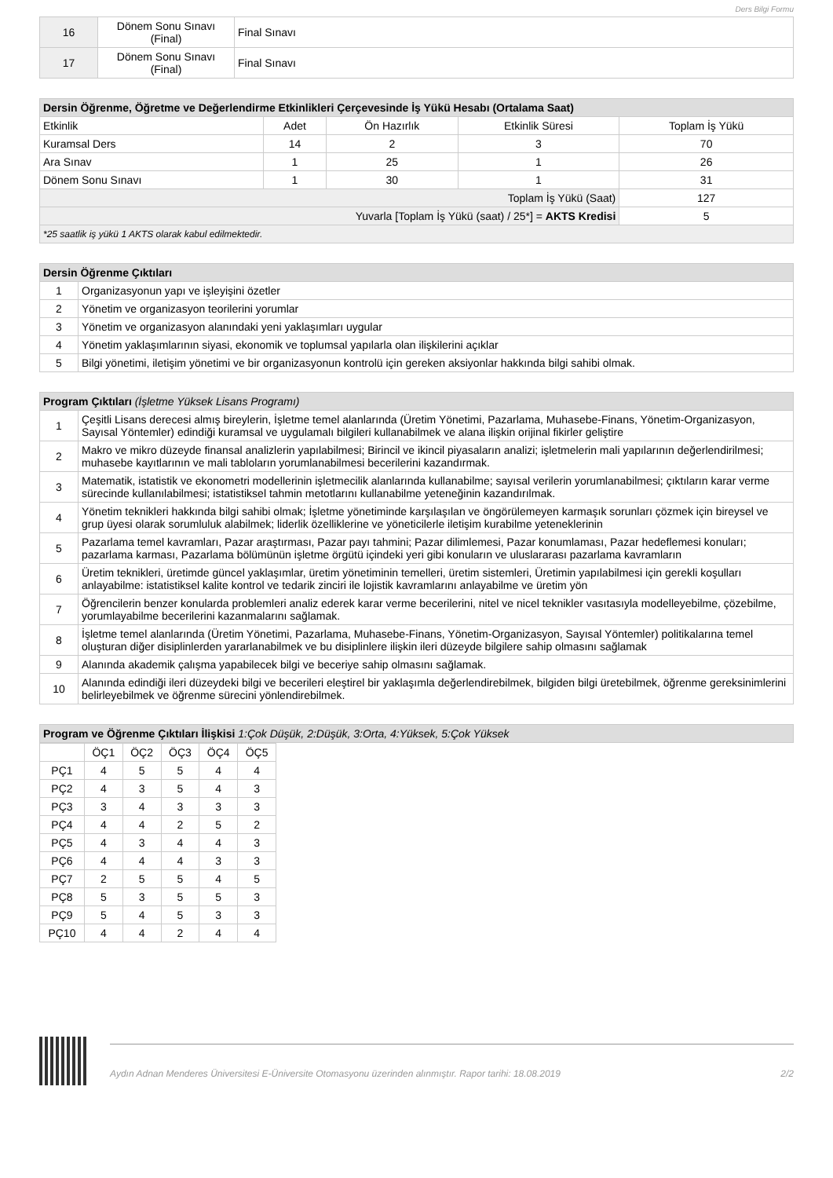Ders Bilgi Formu
| 16 | Dönem Sonu Sınavı (Final) | Final Sınavı |
| 17 | Dönem Sonu Sınavı (Final) | Final Sınavı |
| Dersin Öğrenme, Öğretme ve Değerlendirme Etkinlikleri Çerçevesinde İş Yükü Hesabı (Ortalama Saat) | | | | |
| --- | --- | --- | --- | --- |
| Etkinlik | Adet | Ön Hazırlık | Etkinlik Süresi | Toplam İş Yükü |
| Kuramsal Ders | 14 | 2 | 3 | 70 |
| Ara Sınav | 1 | 25 | 1 | 26 |
| Dönem Sonu Sınavı | 1 | 30 | 1 | 31 |
| Toplam İş Yükü (Saat) | | | | 127 |
| Yuvarla [Toplam İş Yükü (saat) / 25*] = AKTS Kredisi | | | | 5 |
| *25 saatlik iş yükü 1 AKTS olarak kabul edilmektedir. | | | | |
| Dersin Öğrenme Çıktıları | |
| --- | --- |
| 1 | Organizasyonun yapı ve işleyişini özetler |
| 2 | Yönetim ve organizasyon teorilerini yorumlar |
| 3 | Yönetim ve organizasyon alanındaki yeni yaklaşımları uygular |
| 4 | Yönetim yaklaşımlarının siyasi, ekonomik ve toplumsal yapılarla olan ilişkilerini açıklar |
| 5 | Bilgi yönetimi, iletişim yönetimi ve bir organizasyonun kontrolü için gereken aksiyonlar hakkında bilgi sahibi olmak. |
| Program Çıktıları (İşletme Yüksek Lisans Programı) | |
| --- | --- |
| 1 | Çeşitli Lisans derecesi almış bireylerin, İşletme temel alanlarında (Üretim Yönetimi, Pazarlama, Muhasebe-Finans, Yönetim-Organizasyon, Sayısal Yöntemler) edindiği kuramsal ve uygulamalı bilgileri kullanabilmek ve alana ilişkin orijinal fikirler geliştire |
| 2 | Makro ve mikro düzeyde finansal analizlerin yapılabilmesi; Birincil ve ikincil piyasaların analizi; işletmelerin mali yapılarının değerlendirilmesi; muhasebe kayıtlarının ve mali tabloların yorumlanabilmesi becerilerini kazandırmak. |
| 3 | Matematik, istatistik ve ekonometri modellerinin işletmecilik alanlarında kullanabilme; sayısal verilerin yorumlanabilmesi; çıktıların karar verme sürecinde kullanılabilmesi; istatistiksel tahmin metotlarını kullanabilme yeteneğinin kazandırılmak. |
| 4 | Yönetim teknikleri hakkında bilgi sahibi olmak; İşletme yönetiminde karşılaşılan ve öngörülemeyen karmaşık sorunları çözmek için bireysel ve grup üyesi olarak sorumluluk alabilmek; liderlik özelliklerine ve yöneticilerle iletişim kurabilme yeteneklerinin |
| 5 | Pazarlama temel kavramları, Pazar araştırması, Pazar payı tahmini; Pazar dilimlemesi, Pazar konumlaması, Pazar hedeflemesi konuları; pazarlama karması, Pazarlama bölümünün işletme örgütü içindeki yeri gibi konuların ve uluslararası pazarlama kavramların |
| 6 | Üretim teknikleri, üretimde güncel yaklaşımlar, üretim yönetiminin temelleri, üretim sistemleri, Üretimin yapılabilmesi için gerekli koşulları anlayabilme: istatistiksel kalite kontrol ve tedarik zinciri ile lojistik kavramlarını anlayabilme ve üretim yön |
| 7 | Öğrencilerin benzer konularda problemleri analiz ederek karar verme becerilerini, nitel ve nicel teknikler vasıtasıyla modelleyebilme, çözebilme, yorumlayabilme becerilerini kazanmalarını sağlamak. |
| 8 | İşletme temel alanlarında (Üretim Yönetimi, Pazarlama, Muhasebe-Finans, Yönetim-Organizasyon, Sayısal Yöntemler) politikalarına temel oluşturan diğer disiplinlerden yararlanabilmek ve bu disiplinlere ilişkin ileri düzeyde bilgilere sahip olmasını sağlamak |
| 9 | Alanında akademik çalışma yapabilecek bilgi ve beceriye sahip olmasını sağlamak. |
| 10 | Alanında edindiği ileri düzeydeki bilgi ve becerileri eleştirel bir yaklaşımla değerlendirebilmek, bilgiden bilgi üretebilmek, öğrenme gereksinimlerini belirleyebilmek ve öğrenme sürecini yönlendirebilmek. |
| Program ve Öğrenme Çıktıları İlişkisi 1:Çok Düşük, 2:Düşük, 3:Orta, 4:Yüksek, 5:Çok Yüksek |
| --- |
| | ÖÇ1 | ÖÇ2 | ÖÇ3 | ÖÇ4 | ÖÇ5 |
| PÇ1 | 4 | 5 | 5 | 4 | 4 |
| PÇ2 | 4 | 3 | 5 | 4 | 3 |
| PÇ3 | 3 | 4 | 3 | 3 | 3 |
| PÇ4 | 4 | 4 | 2 | 5 | 2 |
| PÇ5 | 4 | 3 | 4 | 4 | 3 |
| PÇ6 | 4 | 4 | 4 | 3 | 3 |
| PÇ7 | 2 | 5 | 5 | 4 | 5 |
| PÇ8 | 5 | 3 | 5 | 5 | 3 |
| PÇ9 | 5 | 4 | 5 | 3 | 3 |
| PÇ10 | 4 | 4 | 2 | 4 | 4 |
Aydın Adnan Menderes Üniversitesi E-Üniversite Otomasyonu üzerinden alınmıştır. Rapor tarihi: 18.08.2019 2/2